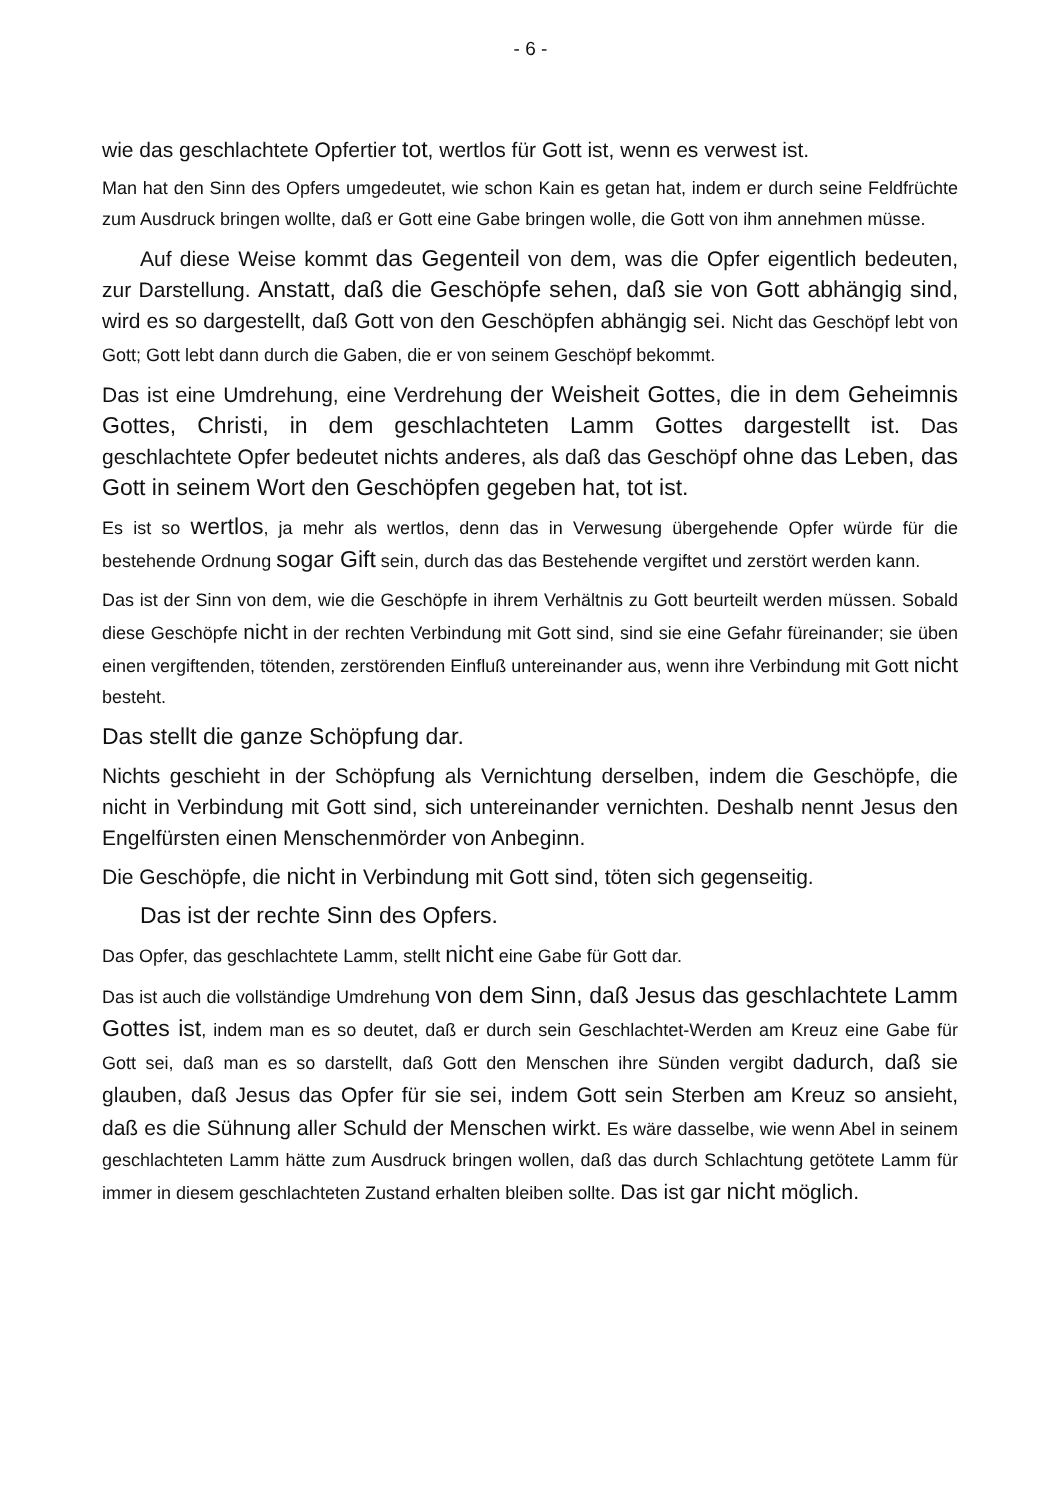- 6 -
wie das geschlachtete Opfertier tot, wertlos für Gott ist, wenn es verwest ist.
Man hat den Sinn des Opfers umgedeutet, wie schon Kain es getan hat, indem er durch seine Feldfrüchte zum Ausdruck bringen wollte, daß er Gott eine Gabe bringen wolle, die Gott von ihm annehmen müsse.
Auf diese Weise kommt das Gegenteil von dem, was die Opfer eigentlich bedeuten, zur Darstellung. Anstatt, daß die Geschöpfe sehen, daß sie von Gott abhängig sind, wird es so dargestellt, daß Gott von den Geschöpfen abhängig sei. Nicht das Geschöpf lebt von Gott; Gott lebt dann durch die Gaben, die er von seinem Geschöpf bekommt.
Das ist eine Umdrehung, eine Verdrehung der Weisheit Gottes, die in dem Geheimnis Gottes, Christi, in dem geschlachteten Lamm Gottes dargestellt ist. Das geschlachtete Opfer bedeutet nichts anderes, als daß das Geschöpf ohne das Leben, das Gott in seinem Wort den Geschöpfen gegeben hat, tot ist.
Es ist so wertlos, ja mehr als wertlos, denn das in Verwesung übergehende Opfer würde für die bestehende Ordnung sogar Gift sein, durch das das Bestehende vergiftet und zerstört werden kann.
Das ist der Sinn von dem, wie die Geschöpfe in ihrem Verhältnis zu Gott beurteilt werden müssen. Sobald diese Geschöpfe nicht in der rechten Verbindung mit Gott sind, sind sie eine Gefahr füreinander; sie üben einen vergiftenden, tötenden, zerstörenden Einfluß untereinander aus, wenn ihre Verbindung mit Gott nicht besteht.
Das stellt die ganze Schöpfung dar.
Nichts geschieht in der Schöpfung als Vernichtung derselben, indem die Geschöpfe, die nicht in Verbindung mit Gott sind, sich untereinander vernichten. Deshalb nennt Jesus den Engelfürsten einen Menschenmörder von Anbeginn.
Die Geschöpfe, die nicht in Verbindung mit Gott sind, töten sich gegenseitig.
Das ist der rechte Sinn des Opfers.
Das Opfer, das geschlachtete Lamm, stellt nicht eine Gabe für Gott dar.
Das ist auch die vollständige Umdrehung von dem Sinn, daß Jesus das geschlachtete Lamm Gottes ist, indem man es so deutet, daß er durch sein Geschlachtet-Werden am Kreuz eine Gabe für Gott sei, daß man es so darstellt, daß Gott den Menschen ihre Sünden vergibt dadurch, daß sie glauben, daß Jesus das Opfer für sie sei, indem Gott sein Sterben am Kreuz so ansieht, daß es die Sühnung aller Schuld der Menschen wirkt. Es wäre dasselbe, wie wenn Abel in seinem geschlachteten Lamm hätte zum Ausdruck bringen wollen, daß das durch Schlachtung getötete Lamm für immer in diesem geschlachteten Zustand erhalten bleiben sollte. Das ist gar nicht möglich.